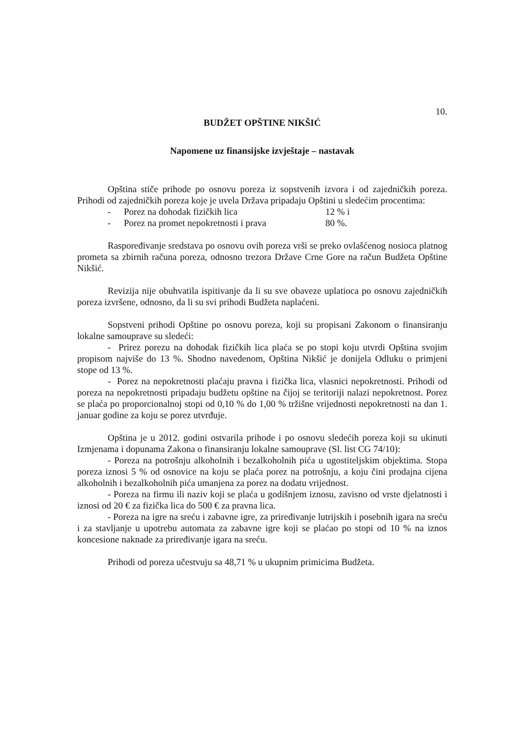10.
BUDŽET OPŠTINE NIKŠIĆ
Napomene uz finansijske izvještaje – nastavak
Opština stiče prihode po osnovu poreza iz sopstvenih izvora i od zajedničkih poreza. Prihodi od zajedničkih poreza koje je uvela Država pripadaju Opštini u sledećim procentima:
- Porez na dohodak fizičkih lica 12 % i
- Porez na promet nepokretnosti i prava 80 %.
Raspoređivanje sredstava po osnovu ovih poreza vrši se preko ovlašćenog nosioca platnog prometa sa zbirnih računa poreza, odnosno trezora Države Crne Gore na račun Budžeta Opštine Nikšić.
Revizija nije obuhvatila ispitivanje da li su sve obaveze uplatioca po osnovu zajedničkih poreza izvršene, odnosno, da li su svi prihodi Budžeta naplaćeni.
Sopstveni prihodi Opštine po osnovu poreza, koji su propisani Zakonom o finansiranju lokalne samouprave su sledeći:
- Prirez porezu na dohodak fizičkih lica plaća se po stopi koju utvrdi Opština svojim propisom najviše do 13 %. Shodno navedenom, Opština Nikšić je donijela Odluku o primjeni stope od 13 %.
- Porez na nepokretnosti plaćaju pravna i fizička lica, vlasnici nepokretnosti. Prihodi od poreza na nepokretnosti pripadaju budžetu opštine na čijoj se teritoriji nalazi nepokretnost. Porez se plaća po proporcionalnoj stopi od 0,10 % do 1,00 % tržišne vrijednosti nepokretnosti na dan 1. januar godine za koju se porez utvrđuje.
Opština je u 2012. godini ostvarila prihode i po osnovu sledećih poreza koji su ukinuti Izmjenama i dopunama Zakona o finansiranju lokalne samouprave (Sl. list CG 74/10):
- Poreza na potrošnju alkoholnih i bezalkoholnih pića u ugostiteljskim objektima. Stopa poreza iznosi 5 % od osnovice na koju se plaća porez na potrošnju, a koju čini prodajna cijena alkoholnih i bezalkoholnih pića umanjena za porez na dodatu vrijednost.
- Poreza na firmu ili naziv koji se plaća u godišnjem iznosu, zavisno od vrste djelatnosti i iznosi od 20 € za fizička lica do 500 € za pravna lica.
- Poreza na igre na sreću i zabavne igre, za priređivanje lutrijskih i posebnih igara na sreću i za stavljanje u upotrebu automata za zabavne igre koji se plaćao po stopi od 10 % na iznos koncesione naknade za priređivanje igara na sreću.
Prihodi od poreza učestvuju sa 48,71 % u ukupnim primicima Budžeta.